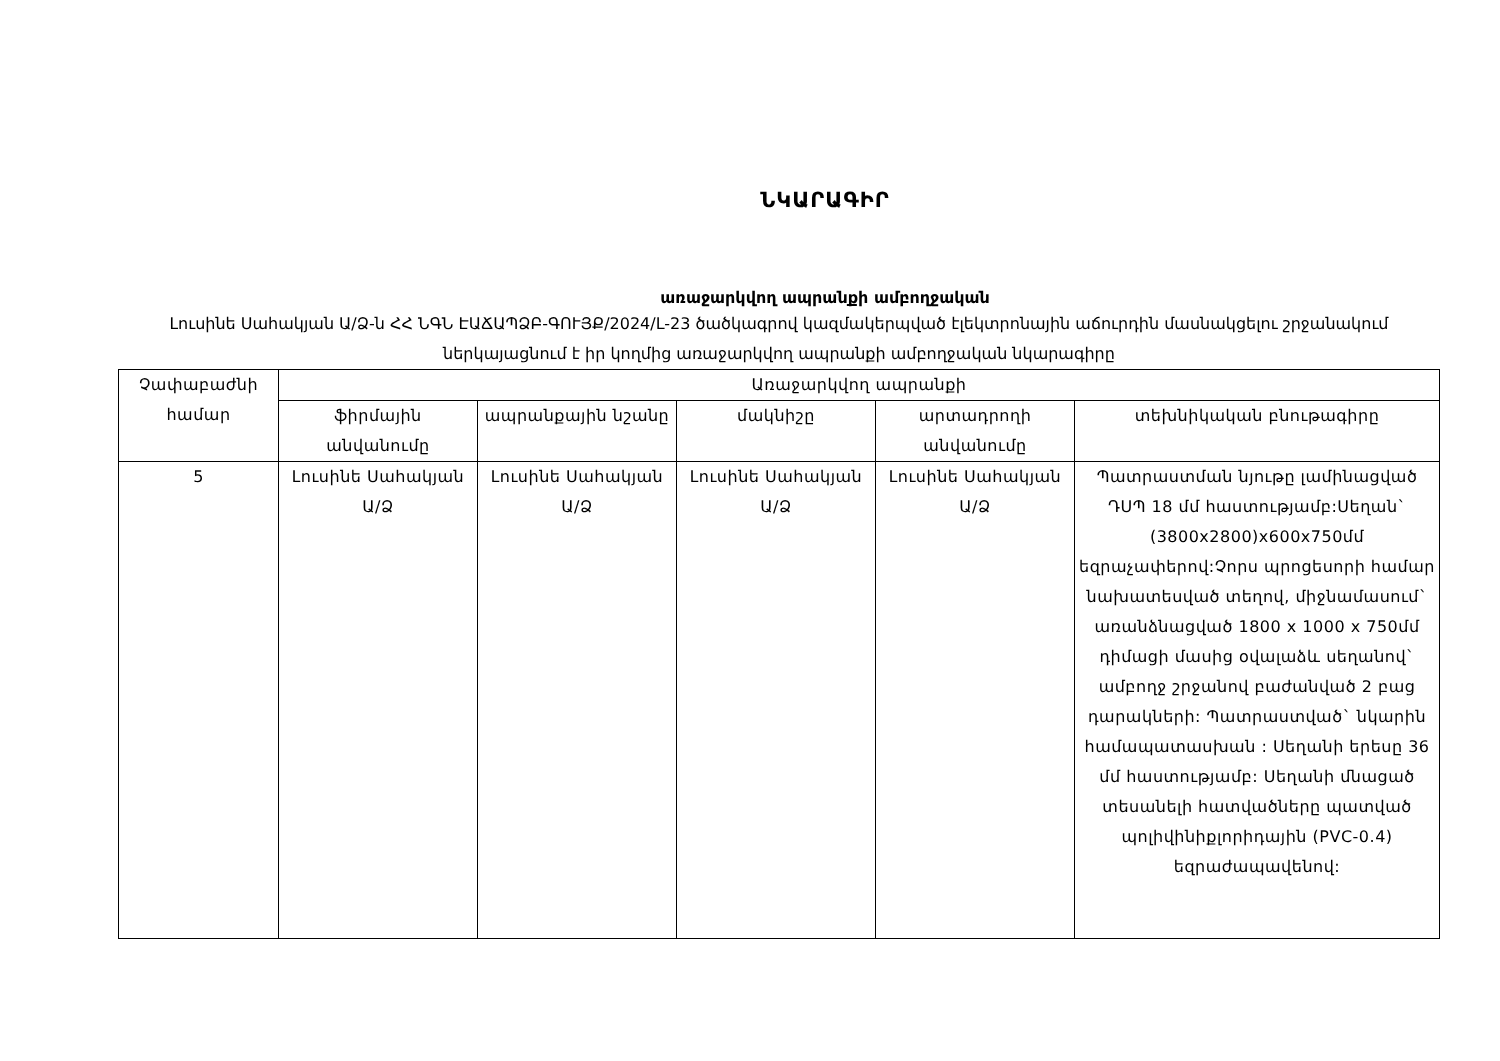ՆԿԱՐԱԳԻՐ
առաջարկվող ապրանքի ամբողջական
Լուսինե Սահակյան Ա/Ձ-ն ՀՀ ՆԳՆ ԷԱՃԱՊՁԲ-ԳՈՒՅՔ/2024/L-23 ծածկագրով կազմակերպված էլեկտրոնային աճուրդին մասնակցելու շրջանակում ներկայացնում է իր կողմից առաջարկվող ապրանքի ամբողջական նկարագիրը
| Չափաբաժնի համար | Առաջարկվող ապրանքի | | | | |
| --- | --- | --- | --- | --- | --- |
| | ֆիրմային անվանումը | ապրանքային նշանը | մակնիշը | արտադրողի անվանումը | տեխնիկական բնութագիրը |
| 5 | Լուսինե Սահակյան Ա/Ձ | Լուսինե Սահակյան Ա/Ձ | Լուսինե Սահակյան Ա/Ձ | Լուսինե Սահակյան Ա/Ձ | Պատրաստման նյութը լամինացված ԴՍՊ 18 մմ հաստությամբ:Սեղան` (3800x2800)x600x750մմ եզրաչափերով:Չորս պրոցեսորի համար նախատեսված տեղով, միջնամասում` առանձնացված 1800 x 1000 x 750մմ դիմացի մասից օվալաձև սեղանով` ամբողջ շրջանով բաժանված 2 բաց դարակների: Պատրաստված` նկարին համապատասխան : Սեղանի երեսը 36 մմ հաստությամբ: Սեղանի մնացած տեսանելի հատվածները պատված պոլիվինիքլորիդային (PVC-0.4) եզրաժապավենով: |